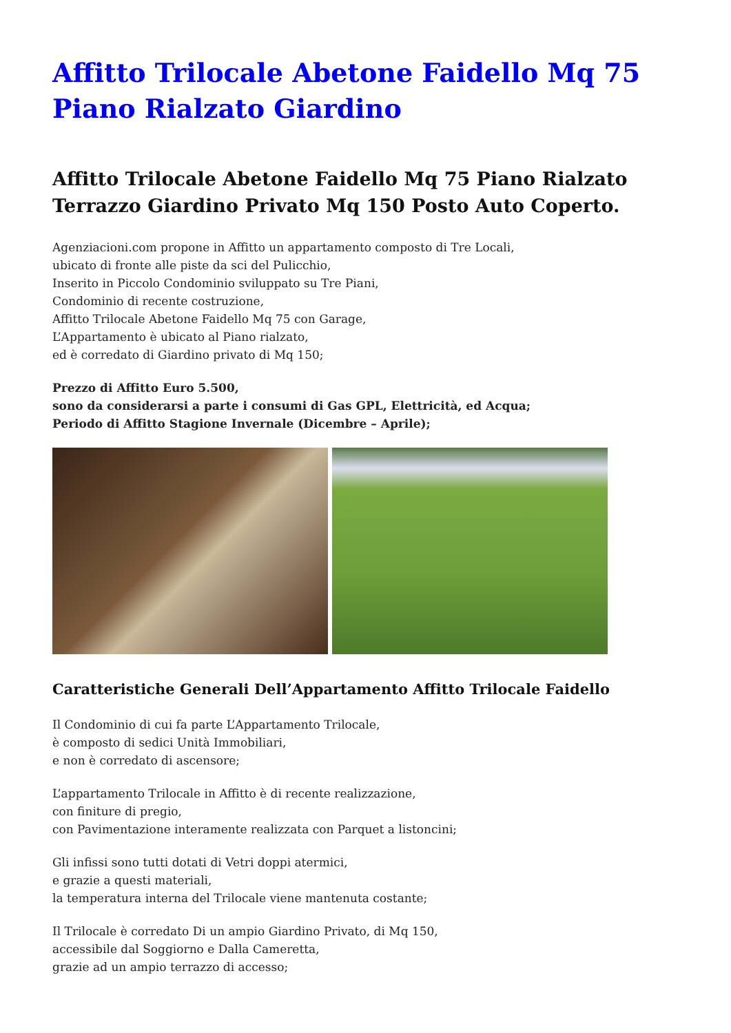Affitto Trilocale Abetone Faidello Mq 75 Piano Rialzato Giardino
Affitto Trilocale Abetone Faidello Mq 75 Piano Rialzato Terrazzo Giardino Privato Mq 150 Posto Auto Coperto.
Agenziacioni.com propone in Affitto un appartamento composto di Tre Locali,
ubicato di fronte alle piste da sci del Pulicchio,
Inserito in Piccolo Condominio sviluppato su Tre Piani,
Condominio di recente costruzione,
Affitto Trilocale Abetone Faidello Mq 75 con Garage,
L’Appartamento è ubicato al Piano rialzato,
ed è corredato di Giardino privato di Mq 150;
Prezzo di Affitto Euro 5.500,
sono da considerarsi a parte i consumi di Gas GPL, Elettricità, ed Acqua;
Periodo di Affitto Stagione Invernale (Dicembre – Aprile);
Caratteristiche Generali Dell’Appartamento Affitto Trilocale Faidello
Il Condominio di cui fa parte L’Appartamento Trilocale,
è composto di sedici Unità Immobiliari,
e non è corredato di ascensore;
L’appartamento Trilocale in Affitto è di recente realizzazione,
con finiture di pregio,
con Pavimentazione interamente realizzata con Parquet a listoncini;
Gli infissi sono tutti dotati di Vetri doppi atermici,
e grazie a questi materiali,
la temperatura interna del Trilocale viene mantenuta costante;
Il Trilocale è corredato Di un ampio Giardino Privato, di Mq 150,
accessibile dal Soggiorno e Dalla Cameretta,
grazie ad un ampio terrazzo di accesso;